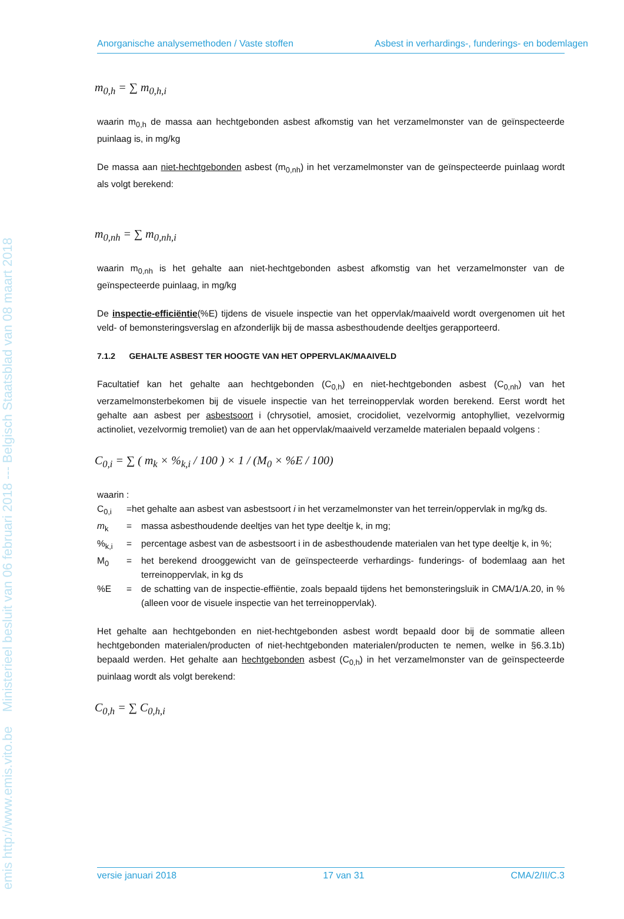emis http://www.emis.vito.be Ministerieel besluit van 06 februari 2018 --- Belgisch Staatsblad van 08 maart 2018
Anorganische analysemethoden / Vaste stoffen Asbest in verhardings-, funderings- en bodemlagen
m<sub>0,h</sub> = ∑ m<sub>0,h,i</sub>
waarin m<sub>0,h</sub> de massa aan hechtgebonden asbest afkomstig van het verzamelmonster van de geïnspecteerde puinlaag is, in mg/kg
De massa aan niet-hechtgebonden asbest (m<sub>0,nh</sub>) in het verzamelmonster van de geïnspecteerde puinlaag wordt als volgt berekend:
m<sub>0,nh</sub> = ∑ m<sub>0,nh,i</sub>
waarin m<sub>0,nh</sub> is het gehalte aan niet-hechtgebonden asbest afkomstig van het verzamelmonster van de geïnspecteerde puinlaag, in mg/kg
De inspectie-efficiëntie(%E) tijdens de visuele inspectie van het oppervlak/maaiveld wordt overgenomen uit het veld- of bemonsteringsverslag en afzonderlijk bij de massa asbesthoudende deeltjes gerapporteerd.
7.1.2 GEHALTE ASBEST TER HOOGTE VAN HET OPPERVLAK/MAAIVELD
Facultatief kan het gehalte aan hechtgebonden (C<sub>0,h</sub>) en niet-hechtgebonden asbest (C<sub>0,nh</sub>) van het verzamelmonsterbekomen bij de visuele inspectie van het terreinoppervlak worden berekend. Eerst wordt het gehalte aan asbest per asbestsoort i (chrysotiel, amosiet, crocidoliet, vezelvormig antophylliet, vezelvormig actinoliet, vezelvormig tremoliet) van de aan het oppervlak/maaiveld verzamelde materialen bepaald volgens :
C<sub>0,i</sub> = ∑ ( m<sub>k</sub> × %<sub>k,i</sub> / 100 ) × 1 / (M<sub>0</sub> × %E / 100)
waarin :
C<sub>0,i</sub> =het gehalte aan asbest van asbestsoort i in het verzamelmonster van het terrein/oppervlak in mg/kg ds.
m<sub>k</sub> = massa asbesthoudende deeltjes van het type deeltje k, in mg;
%<sub>k,i</sub> = percentage asbest van de asbestsoort i in de asbesthoudende materialen van het type deeltje k, in %;
M<sub>0</sub> = het berekend drooggewicht van de geïnspecteerde verhardings- funderings- of bodemlaag aan het terreinoppervlak, in kg ds
%E = de schatting van de inspectie-effiëntie, zoals bepaald tijdens het bemonsteringsluik in CMA/1/A.20, in % (alleen voor de visuele inspectie van het terreinoppervlak).
Het gehalte aan hechtgebonden en niet-hechtgebonden asbest wordt bepaald door bij de sommatie alleen hechtgebonden materialen/producten of niet-hechtgebonden materialen/producten te nemen, welke in §6.3.1b) bepaald werden. Het gehalte aan hechtgebonden asbest (C<sub>0,h</sub>) in het verzamelmonster van de geïnspecteerde puinlaag wordt als volgt berekend:
C<sub>0,h</sub> = ∑ C<sub>0,h,i</sub>
versie januari 2018 17 van 31 CMA/2/II/C.3